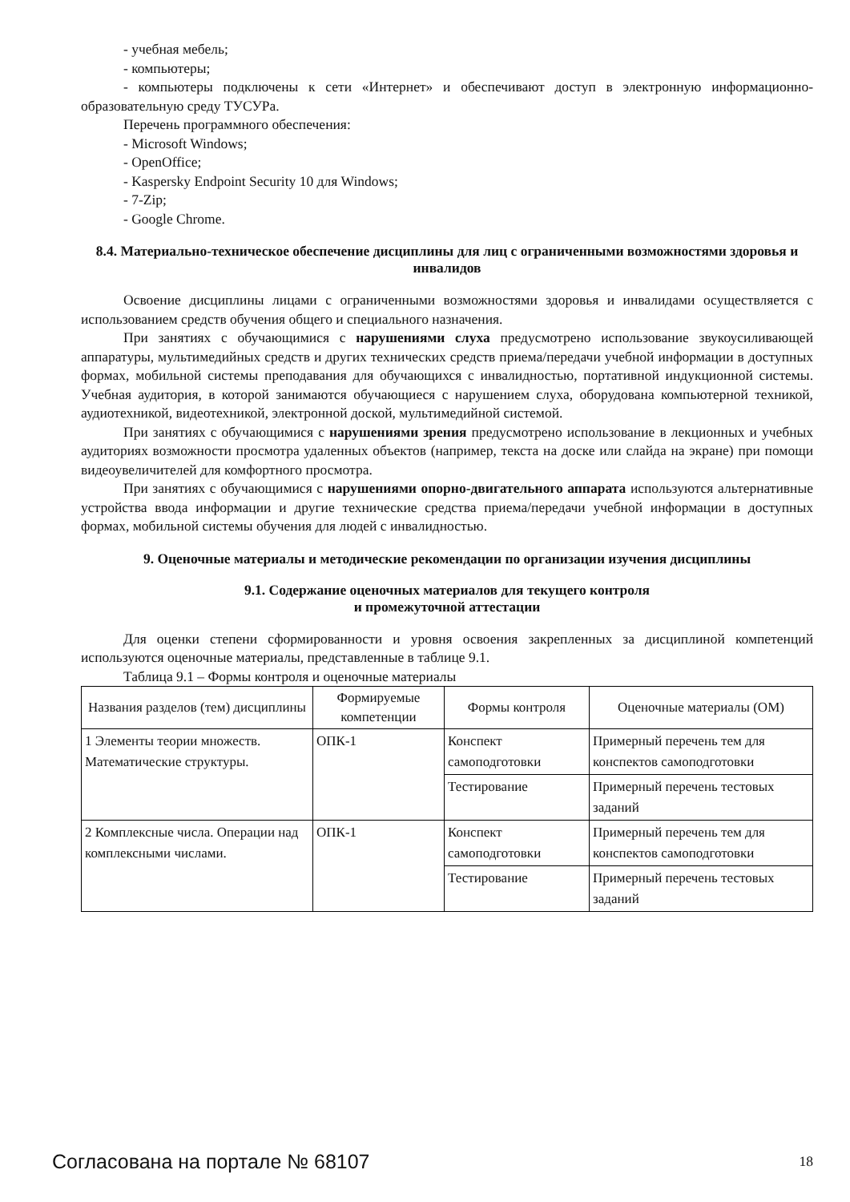- учебная мебель;
- компьютеры;
- компьютеры подключены к сети «Интернет» и обеспечивают доступ в электронную информационно-образовательную среду ТУСУРа.
Перечень программного обеспечения:
- Microsoft Windows;
- OpenOffice;
- Kaspersky Endpoint Security 10 для Windows;
- 7-Zip;
- Google Chrome.
8.4. Материально-техническое обеспечение дисциплины для лиц с ограниченными возможностями здоровья и инвалидов
Освоение дисциплины лицами с ограниченными возможностями здоровья и инвалидами осуществляется с использованием средств обучения общего и специального назначения.
При занятиях с обучающимися с нарушениями слуха предусмотрено использование звукоусиливающей аппаратуры, мультимедийных средств и других технических средств приема/передачи учебной информации в доступных формах, мобильной системы преподавания для обучающихся с инвалидностью, портативной индукционной системы. Учебная аудитория, в которой занимаются обучающиеся с нарушением слуха, оборудована компьютерной техникой, аудиотехникой, видеотехникой, электронной доской, мультимедийной системой.
При занятиях с обучающимися с нарушениями зрения предусмотрено использование в лекционных и учебных аудиториях возможности просмотра удаленных объектов (например, текста на доске или слайда на экране) при помощи видеоувеличителей для комфортного просмотра.
При занятиях с обучающимися с нарушениями опорно-двигательного аппарата используются альтернативные устройства ввода информации и другие технические средства приема/передачи учебной информации в доступных формах, мобильной системы обучения для людей с инвалидностью.
9. Оценочные материалы и методические рекомендации по организации изучения дисциплины
9.1. Содержание оценочных материалов для текущего контроля
и промежуточной аттестации
Для оценки степени сформированности и уровня освоения закрепленных за дисциплиной компетенций используются оценочные материалы, представленные в таблице 9.1.
Таблица 9.1 – Формы контроля и оценочные материалы
| Названия разделов (тем) дисциплины | Формируемые компетенции | Формы контроля | Оценочные материалы (ОМ) |
| --- | --- | --- | --- |
| 1 Элементы теории множеств. Математические структуры. | ОПК-1 | Конспект самоподготовки | Примерный перечень тем для конспектов самоподготовки |
| | | Тестирование | Примерный перечень тестовых заданий |
| 2 Комплексные числа. Операции над комплексными числами. | ОПК-1 | Конспект самоподготовки | Примерный перечень тем для конспектов самоподготовки |
| | | Тестирование | Примерный перечень тестовых заданий |
Согласована на портале № 68107 18